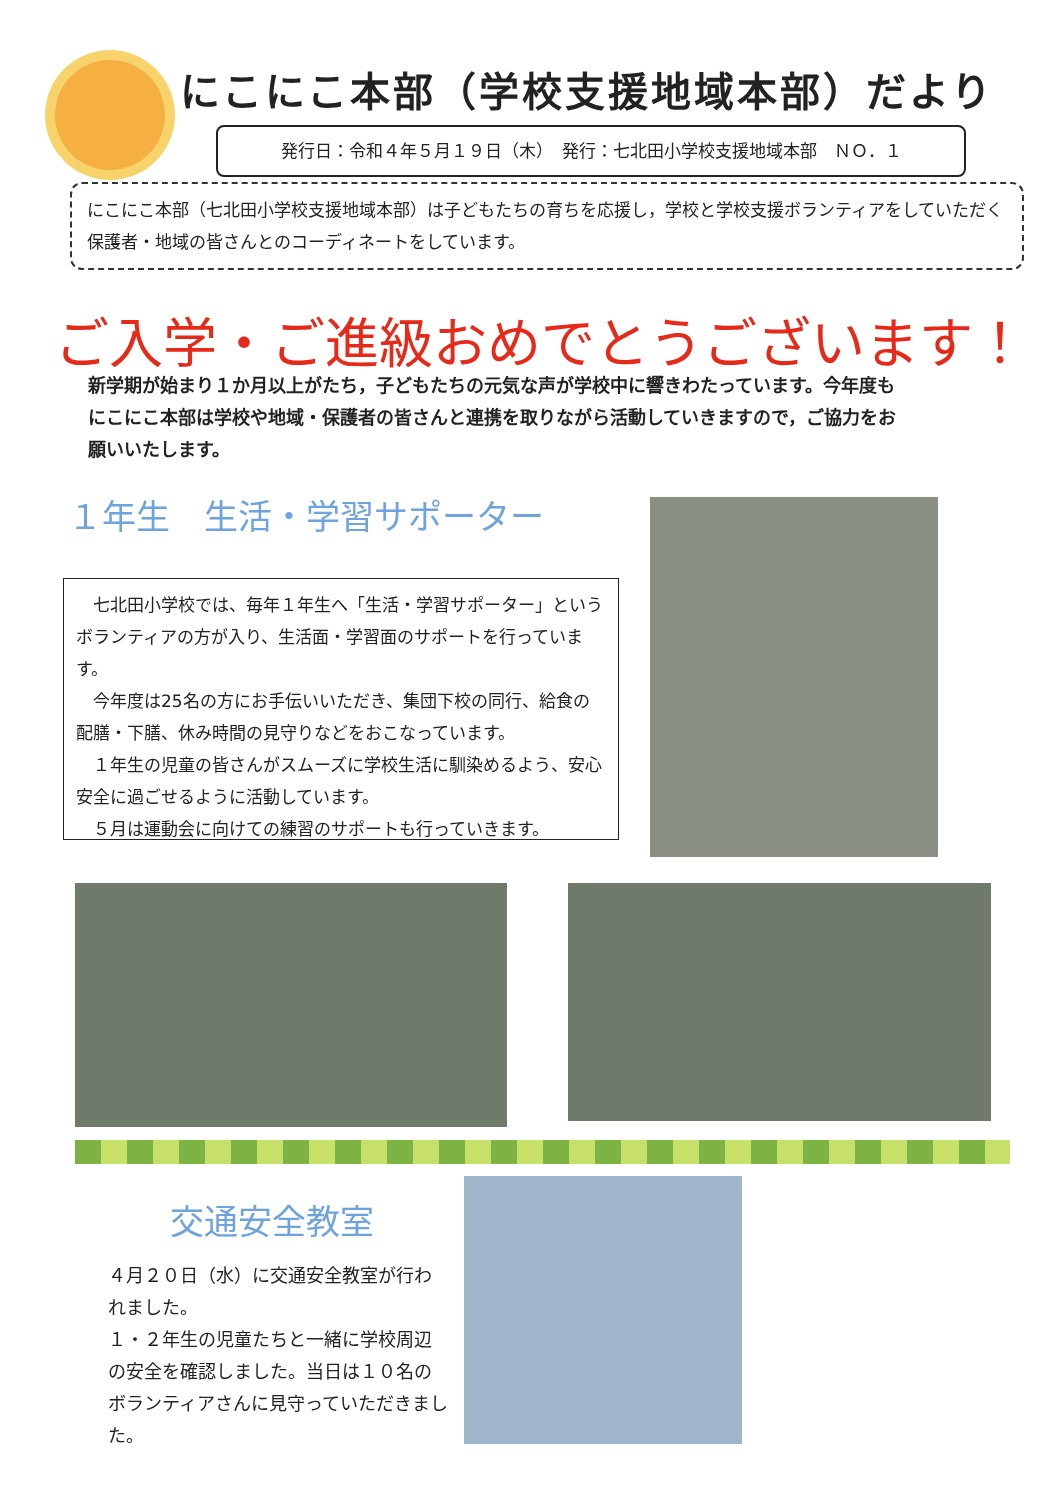にこにこ本部（学校支援地域本部）だより
発行日：令和４年５月１９日（木）　発行：七北田小学校支援地域本部　ＮＯ．１
にこにこ本部（七北田小学校支援地域本部）は子どもたちの育ちを応援し，学校と学校支援ボランティアをしていただく保護者・地域の皆さんとのコーディネートをしています。
ご入学・ご進級おめでとうございます！
新学期が始まり１か月以上がたち，子どもたちの元気な声が学校中に響きわたっています。今年度もにこにこ本部は学校や地域・保護者の皆さんと連携を取りながら活動していきますので，ご協力をお願いいたします。
１年生　生活・学習サポーター
　七北田小学校では、毎年１年生へ「生活・学習サポーター」というボランティアの方が入り、生活面・学習面のサポートを行っています。
　今年度は25名の方にお手伝いいただき、集団下校の同行、給食の配膳・下膳、休み時間の見守りなどをおこなっています。
　１年生の児童の皆さんがスムーズに学校生活に馴染めるよう、安心安全に過ごせるように活動しています。
　５月は運動会に向けての練習のサポートも行っていきます。
交通安全教室
４月２０日（水）に交通安全教室が行われました。
１・２年生の児童たちと一緒に学校周辺の安全を確認しました。当日は１０名のボランティアさんに見守っていただきました。